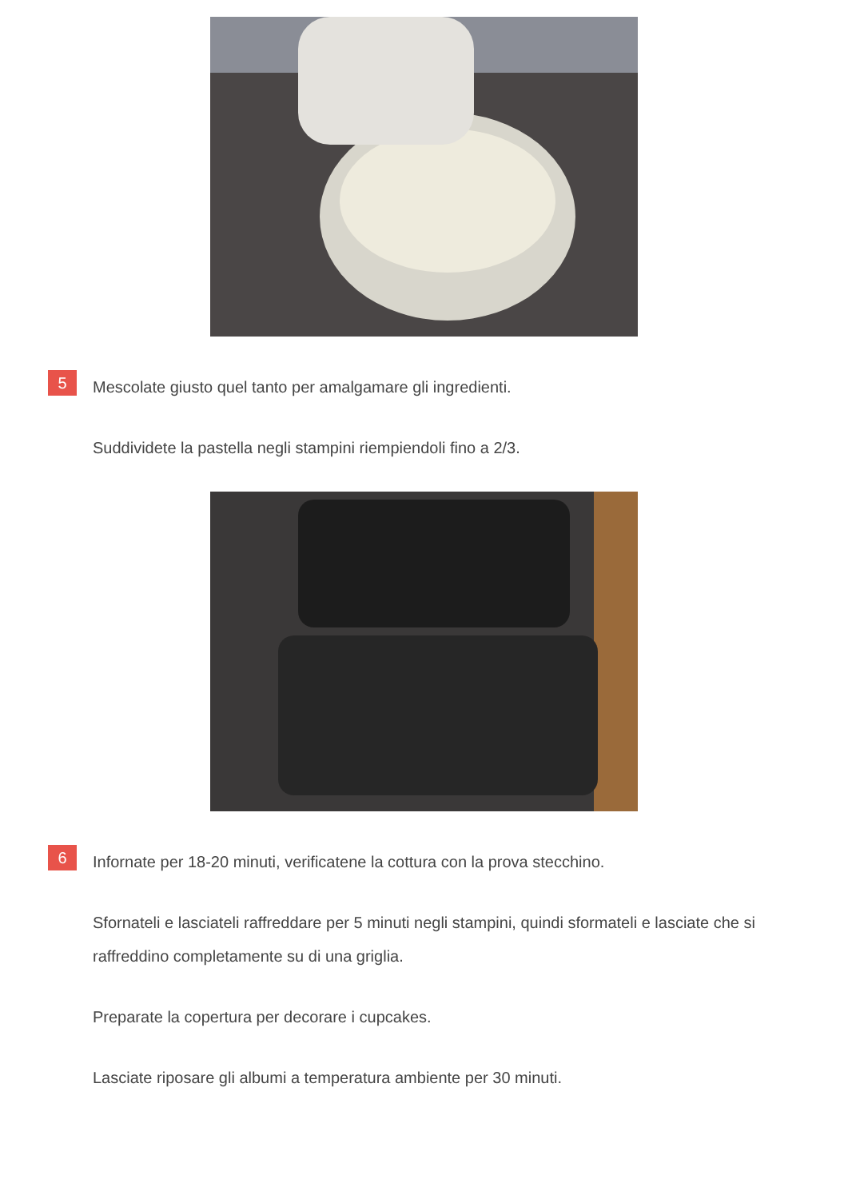5
Mescolate giusto quel tanto per amalgamare gli ingredienti.
Suddividete la pastella negli stampini riempiendoli fino a 2/3.
6
Infornate per 18-20 minuti, verificatene la cottura con la prova stecchino.
Sfornateli e lasciateli raffreddare per 5 minuti negli stampini, quindi sformateli e lasciate che si raffreddino completamente su di una griglia.
Preparate la copertura per decorare i cupcakes.
Lasciate riposare gli albumi a temperatura ambiente per 30 minuti.